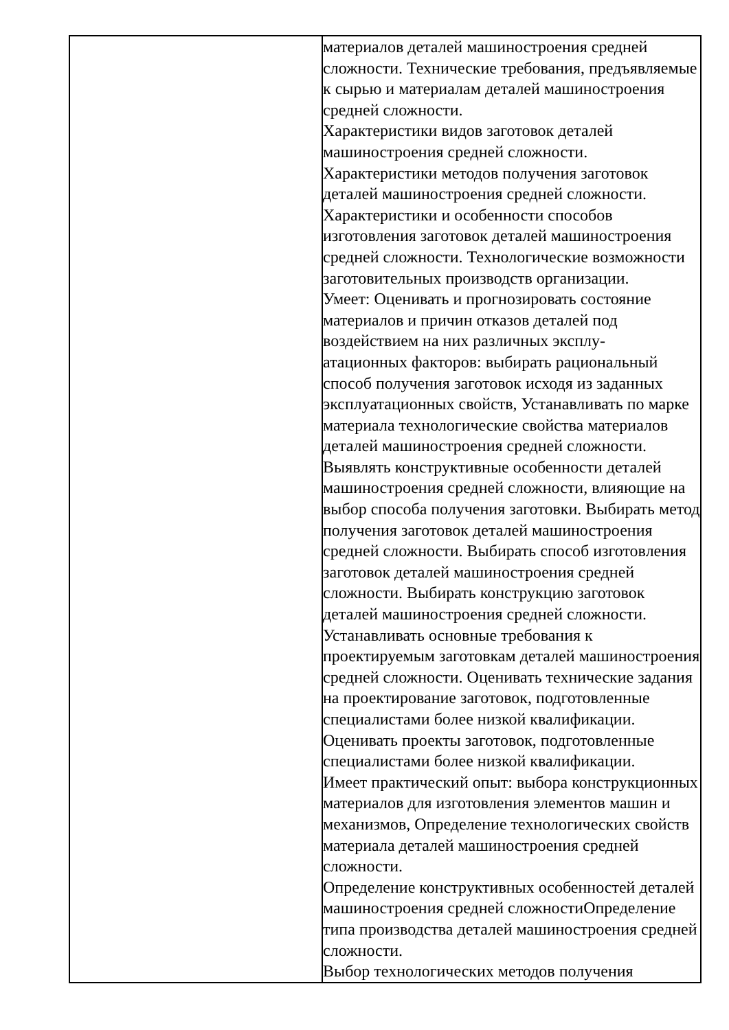| | материалов деталей машиностроения средней сложности. Технические требования, предъявляемые к сырью и материалам деталей машиностроения средней сложности. Характеристики видов заготовок деталей машиностроения средней сложности. Характеристики методов получения заготовок деталей машиностроения средней сложности. Характеристики и особенности способов изготовления заготовок деталей машиностроения средней сложности. Технологические возможности заготовительных производств организации. Умеет: Оценивать и прогнозировать состояние материалов и причин отказов деталей под воздействием на них различных эксплу- атационных факторов: выбирать рациональный способ получения заготовок исходя из заданных эксплуатационных свойств, Устанавливать по марке материала технологические свойства материалов деталей машиностроения средней сложности. Выявлять конструктивные особенности деталей машиностроения средней сложности, влияющие на выбор способа получения заготовки. Выбирать метод получения заготовок деталей машиностроения средней сложности. Выбирать способ изготовления заготовок деталей машиностроения средней сложности. Выбирать конструкцию заготовок деталей машиностроения средней сложности. Устанавливать основные требования к проектируемым заготовкам деталей машиностроения средней сложности. Оценивать технические задания на проектирование заготовок, подготовленные специалистами более низкой квалификации. Оценивать проекты заготовок, подготовленные специалистами более низкой квалификации. Имеет практический опыт: выбора конструкционных материалов для изготовления элементов машин и механизмов, Определение технологических свойств материала деталей машиностроения средней сложности. Определение конструктивных особенностей деталей машиностроения средней сложностиОпределение типа производства деталей машиностроения средней сложности. Выбор технологических методов получения |